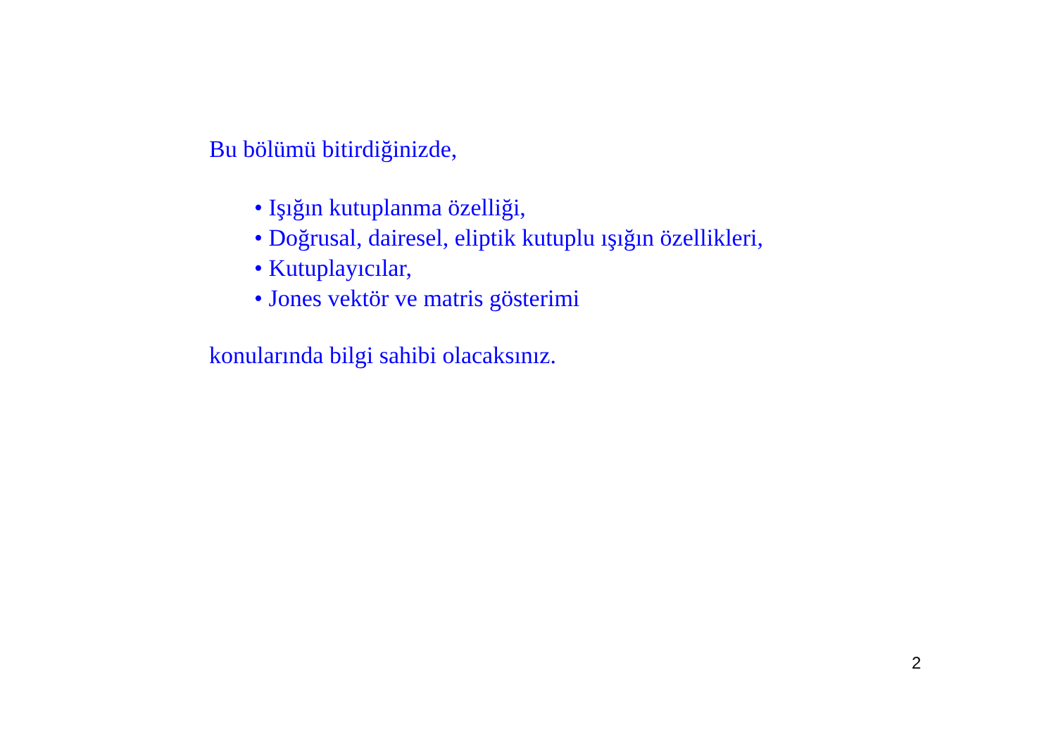Bu bölümü bitirdiğinizde,
• Işığın kutuplanma özelliği,
• Doğrusal, dairesel, eliptik kutuplu ışığın özellikleri,
• Kutuplayıcılar,
• Jones vektör ve matris gösterimi
konularında bilgi sahibi olacaksınız.
2